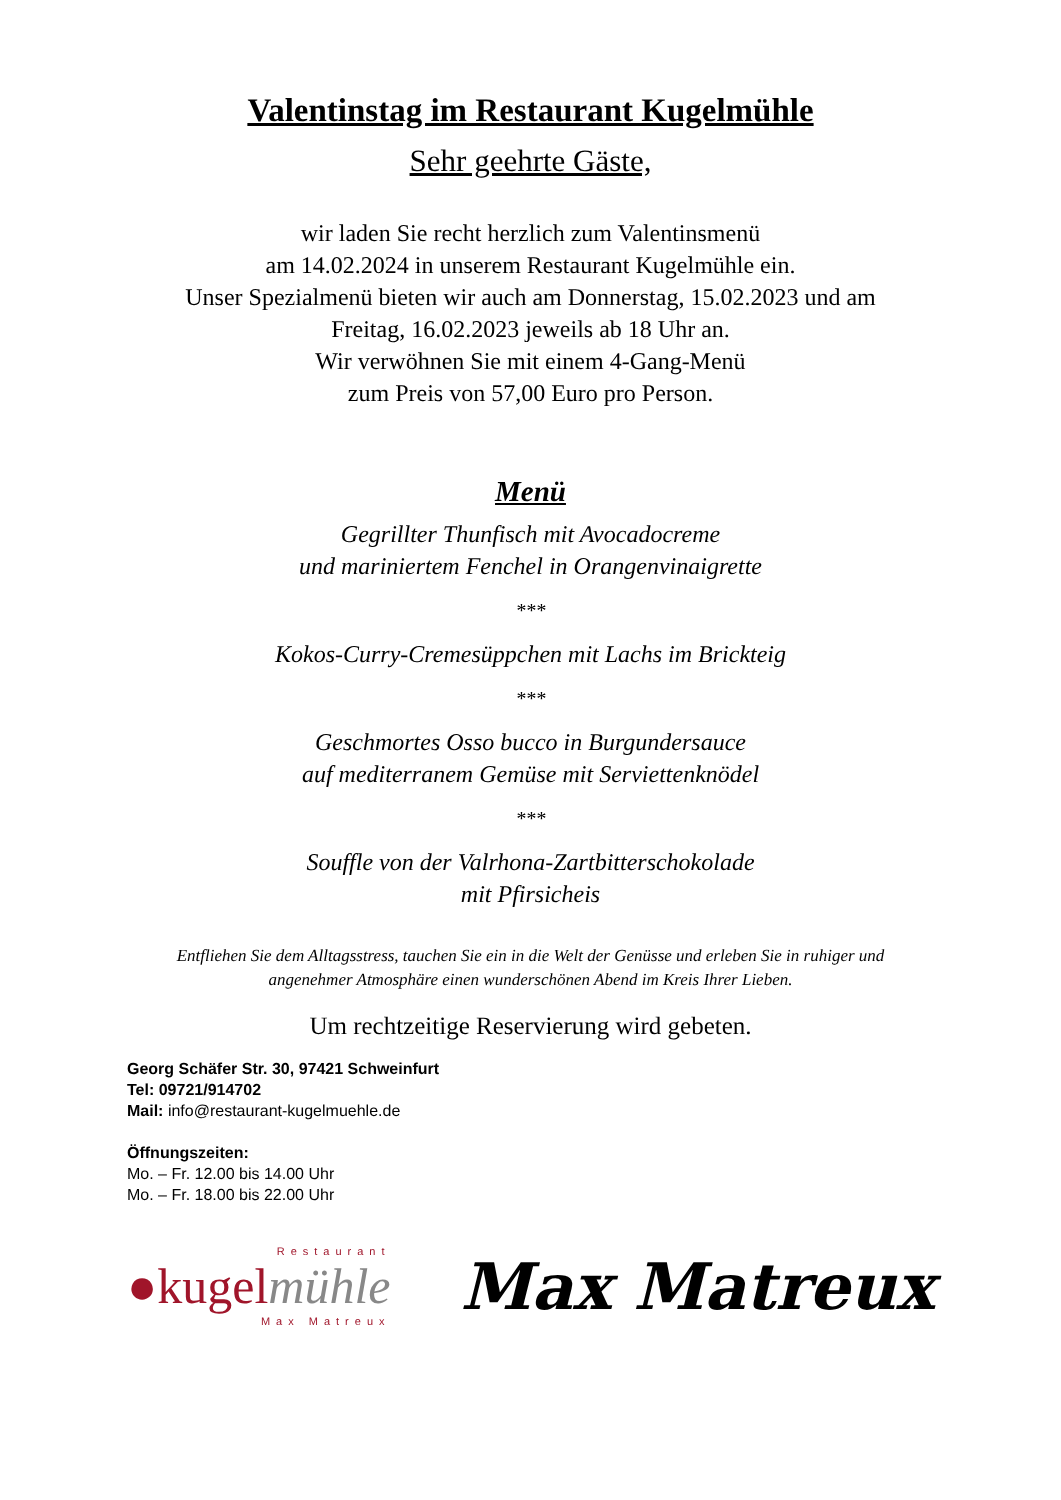Valentinstag im Restaurant Kugelmühle
Sehr geehrte Gäste,
wir laden Sie recht herzlich zum Valentinsmenü
am 14.02.2024 in unserem Restaurant Kugelmühle ein.
Unser Spezialmenü bieten wir auch am Donnerstag, 15.02.2023 und am
Freitag, 16.02.2023 jeweils ab 18 Uhr an.
Wir verwöhnen Sie mit einem 4-Gang-Menü
zum Preis von 57,00 Euro pro Person.
Menü
Gegrillter Thunfisch mit Avocadocreme
und mariniertem Fenchel in Orangenvinaigrette
***
Kokos-Curry-Cremesüppchen mit Lachs im Brickteig
***
Geschmortes Osso bucco in Burgundersauce
auf mediterranem Gemüse mit Serviettenknödel
***
Souffle von der Valrhona-Zartbitterschokolade
mit Pfirsicheis
Entfliehen Sie dem Alltagsstress, tauchen Sie ein in die Welt der Genüsse und erleben Sie in ruhiger und angenehmer Atmosphäre einen wunderschönen Abend im Kreis Ihrer Lieben.
Um rechtzeitige Reservierung wird gebeten.
Georg Schäfer Str. 30, 97421 Schweinfurt
Tel: 09721/914702
Mail: info@restaurant-kugelmuehle.de
Öffnungszeiten:
Mo. – Fr. 12.00 bis 14.00 Uhr
Mo. – Fr. 18.00 bis 22.00 Uhr
Restaurant
●kugelmühle
Max Matreux
Max Matreux